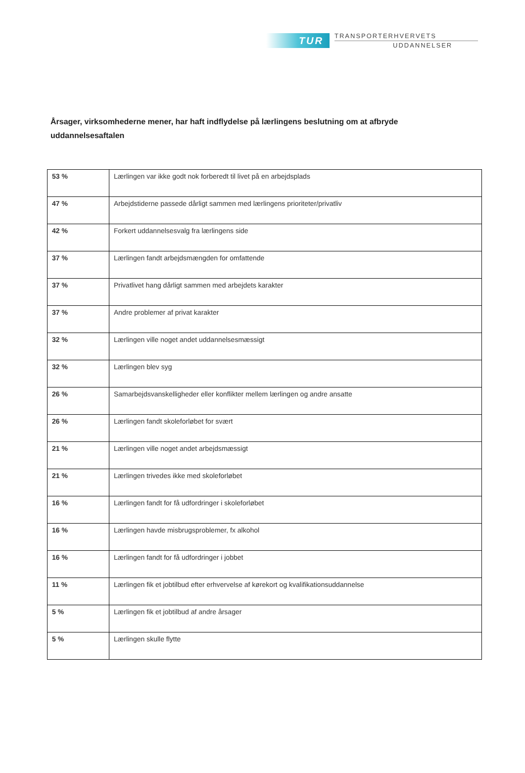TUR
TRANSPORTERHVERVETS
UDDANNELSER
Årsager, virksomhederne mener, har haft indflydelse på lærlingens beslutning om at afbryde uddannelsesaftalen
| 53 % | Lærlingen var ikke godt nok forberedt til livet på en arbejdsplads |
| 47 % | Arbejdstiderne passede dårligt sammen med lærlingens prioriteter/privatliv |
| 42 % | Forkert uddannelsesvalg fra lærlingens side |
| 37 % | Lærlingen fandt arbejdsmængden for omfattende |
| 37 % | Privatlivet hang dårligt sammen med arbejdets karakter |
| 37 % | Andre problemer af privat karakter |
| 32 % | Lærlingen ville noget andet uddannelsesmæssigt |
| 32 % | Lærlingen blev syg |
| 26 % | Samarbejdsvanskelligheder eller konflikter mellem lærlingen og andre ansatte |
| 26 % | Lærlingen fandt skoleforløbet for svært |
| 21 % | Lærlingen ville noget andet arbejdsmæssigt |
| 21 % | Lærlingen trivedes ikke med skoleforløbet |
| 16 % | Lærlingen fandt for få udfordringer i skoleforløbet |
| 16 % | Lærlingen havde misbrugsproblemer, fx alkohol |
| 16 % | Lærlingen fandt for få udfordringer i jobbet |
| 11 % | Lærlingen fik et jobtilbud efter erhvervelse af kørekort og kvalifikationsuddannelse |
| 5 % | Lærlingen fik et jobtilbud af andre årsager |
| 5 % | Lærlingen skulle flytte |